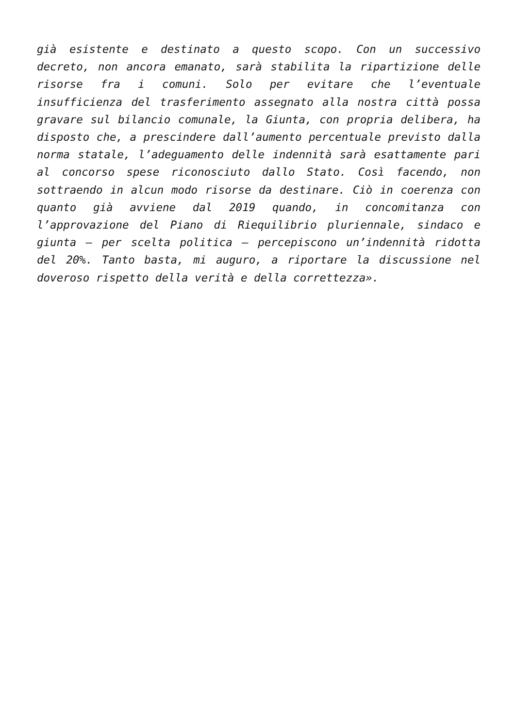già esistente e destinato a questo scopo. Con un successivo decreto, non ancora emanato, sarà stabilita la ripartizione delle risorse fra i comuni. Solo per evitare che l’eventuale insufficienza del trasferimento assegnato alla nostra città possa gravare sul bilancio comunale, la Giunta, con propria delibera, ha disposto che, a prescindere dall’aumento percentuale previsto dalla norma statale, l’adeguamento delle indennità sarà esattamente pari al concorso spese riconosciuto dallo Stato. Così facendo, non sottraendo in alcun modo risorse da destinare. Ciò in coerenza con quanto già avviene dal 2019 quando, in concomitanza con l’approvazione del Piano di Riequilibrio pluriennale, sindaco e giunta – per scelta politica – percepiscono un’indennità ridotta del 20%. Tanto basta, mi auguro, a riportare la discussione nel doveroso rispetto della verità e della correttezza».